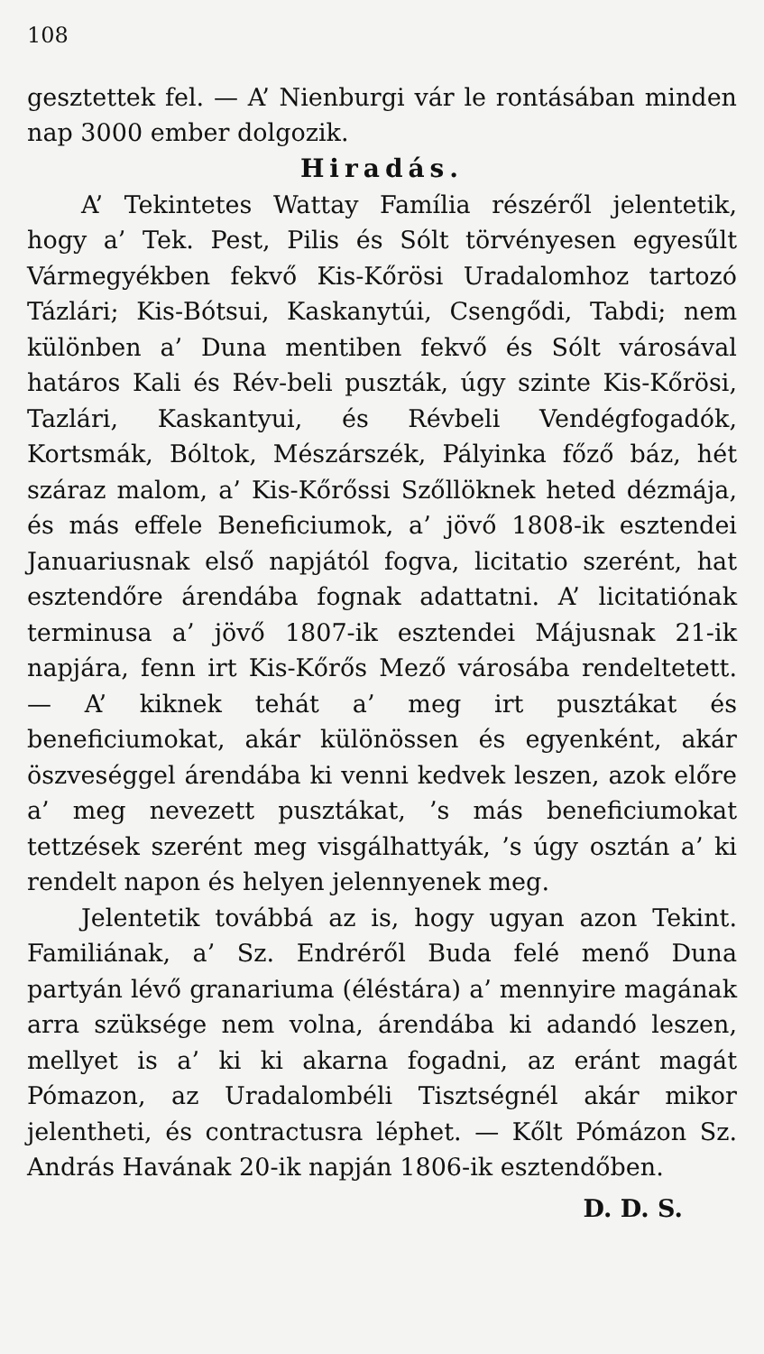108
gesztettek fel. — A’ Nienburgi vár le rontásában minden nap 3000 ember dolgozik.
Hiradás.
A’ Tekintetes Wattay Família részéről jelentetik, hogy a’ Tek. Pest, Pilis és Sólt törvényesen egyesűlt Vármegyékben fekvő Kis-Kőrösi Uradalomhoz tartozó Tázlári; Kis-Bótsui, Kaskanytúi, Csengődi, Tabdi; nem különben a’ Duna mentiben fekvő és Sólt városával határos Kali és Rév-beli puszták, úgy szinte Kis-Kőrösi, Tazlári, Kaskantyui, és Révbeli Vendégfogadók, Kortsmák, Bóltok, Mészárszék, Pályinka főző báz, hét száraz malom, a’ Kis-Kőrőssi Szőllöknek heted dézmája, és más effele Beneficiumok, a’ jövő 1808-ik esztendei Januariusnak első napjától fogva, licitatio szerént, hat esztendőre árendába fognak adattatni. A’ licitatiónak terminusa a’ jövő 1807-ik esztendei Májusnak 21-ik napjára, fenn irt Kis-Kőrős Mező városába rendeltetett. — A’ kiknek tehát a’ meg irt pusztákat és beneficiumokat, akár különössen és egyenként, akár öszveséggel árendába ki venni kedvek leszen, azok előre a’ meg nevezett pusztákat, ’s más beneficiumokat tettzések szerént meg visgálhattyák, ’s úgy osztán a’ ki rendelt napon és helyen jelennyenek meg.
Jelentetik továbbá az is, hogy ugyan azon Tekint. Familiának, a’ Sz. Endréről Buda felé menő Duna partyán lévő granariuma (éléstára) a’ mennyire magának arra szüksége nem volna, árendába ki adandó leszen, mellyet is a’ ki ki akarna fogadni, az eránt magát Pómazon, az Uradalombéli Tisztségnél akár mikor jelentheti, és contractusra léphet. — Kőlt Pómázon Sz. András Havának 20-ik napján 1806-ik esztendőben.
D. D. S.